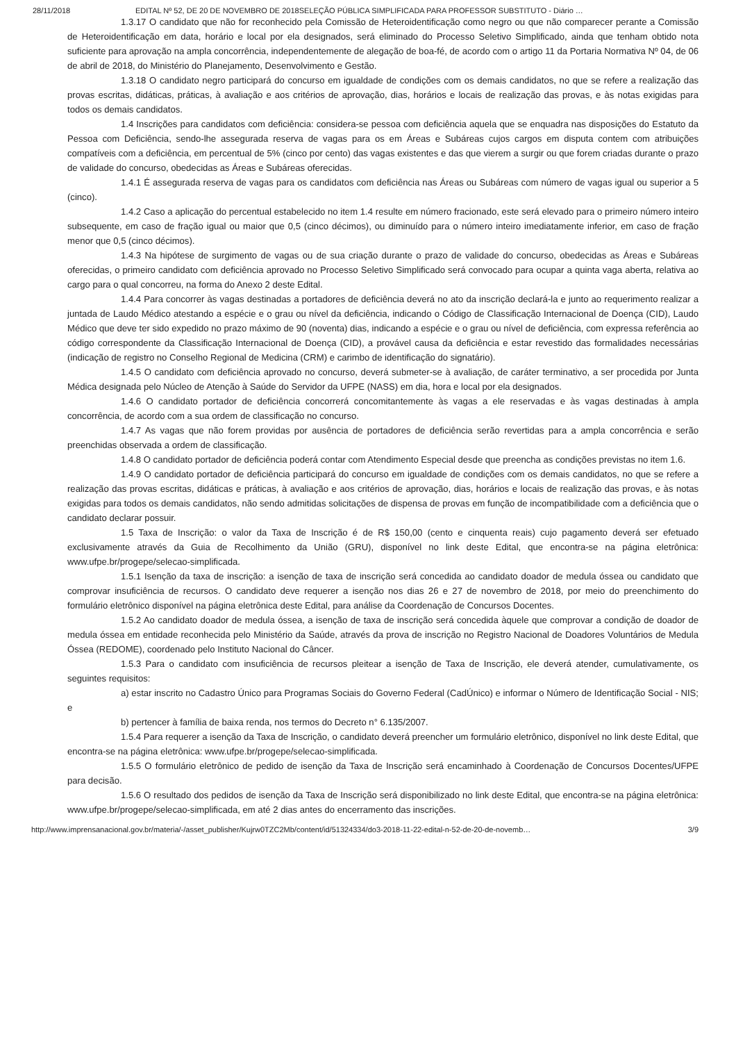28/11/2018 EDITAL Nº 52, DE 20 DE NOVEMBRO DE 2018SELEÇÃO PÚBLICA SIMPLIFICADA PARA PROFESSOR SUBSTITUTO - Diário …
1.3.17 O candidato que não for reconhecido pela Comissão de Heteroidentificação como negro ou que não comparecer perante a Comissão de Heteroidentificação em data, horário e local por ela designados, será eliminado do Processo Seletivo Simplificado, ainda que tenham obtido nota suficiente para aprovação na ampla concorrência, independentemente de alegação de boa-fé, de acordo com o artigo 11 da Portaria Normativa Nº 04, de 06 de abril de 2018, do Ministério do Planejamento, Desenvolvimento e Gestão.
1.3.18 O candidato negro participará do concurso em igualdade de condições com os demais candidatos, no que se refere a realização das provas escritas, didáticas, práticas, à avaliação e aos critérios de aprovação, dias, horários e locais de realização das provas, e às notas exigidas para todos os demais candidatos.
1.4 Inscrições para candidatos com deficiência: considera-se pessoa com deficiência aquela que se enquadra nas disposições do Estatuto da Pessoa com Deficiência, sendo-lhe assegurada reserva de vagas para os em Áreas e Subáreas cujos cargos em disputa contem com atribuições compatíveis com a deficiência, em percentual de 5% (cinco por cento) das vagas existentes e das que vierem a surgir ou que forem criadas durante o prazo de validade do concurso, obedecidas as Áreas e Subáreas oferecidas.
1.4.1 É assegurada reserva de vagas para os candidatos com deficiência nas Áreas ou Subáreas com número de vagas igual ou superior a 5 (cinco).
1.4.2 Caso a aplicação do percentual estabelecido no item 1.4 resulte em número fracionado, este será elevado para o primeiro número inteiro subsequente, em caso de fração igual ou maior que 0,5 (cinco décimos), ou diminuído para o número inteiro imediatamente inferior, em caso de fração menor que 0,5 (cinco décimos).
1.4.3 Na hipótese de surgimento de vagas ou de sua criação durante o prazo de validade do concurso, obedecidas as Áreas e Subáreas oferecidas, o primeiro candidato com deficiência aprovado no Processo Seletivo Simplificado será convocado para ocupar a quinta vaga aberta, relativa ao cargo para o qual concorreu, na forma do Anexo 2 deste Edital.
1.4.4 Para concorrer às vagas destinadas a portadores de deficiência deverá no ato da inscrição declará-la e junto ao requerimento realizar a juntada de Laudo Médico atestando a espécie e o grau ou nível da deficiência, indicando o Código de Classificação Internacional de Doença (CID), Laudo Médico que deve ter sido expedido no prazo máximo de 90 (noventa) dias, indicando a espécie e o grau ou nível de deficiência, com expressa referência ao código correspondente da Classificação Internacional de Doença (CID), a provável causa da deficiência e estar revestido das formalidades necessárias (indicação de registro no Conselho Regional de Medicina (CRM) e carimbo de identificação do signatário).
1.4.5 O candidato com deficiência aprovado no concurso, deverá submeter-se à avaliação, de caráter terminativo, a ser procedida por Junta Médica designada pelo Núcleo de Atenção à Saúde do Servidor da UFPE (NASS) em dia, hora e local por ela designados.
1.4.6 O candidato portador de deficiência concorrerá concomitantemente às vagas a ele reservadas e às vagas destinadas à ampla concorrência, de acordo com a sua ordem de classificação no concurso.
1.4.7 As vagas que não forem providas por ausência de portadores de deficiência serão revertidas para a ampla concorrência e serão preenchidas observada a ordem de classificação.
1.4.8 O candidato portador de deficiência poderá contar com Atendimento Especial desde que preencha as condições previstas no item 1.6.
1.4.9 O candidato portador de deficiência participará do concurso em igualdade de condições com os demais candidatos, no que se refere a realização das provas escritas, didáticas e práticas, à avaliação e aos critérios de aprovação, dias, horários e locais de realização das provas, e às notas exigidas para todos os demais candidatos, não sendo admitidas solicitações de dispensa de provas em função de incompatibilidade com a deficiência que o candidato declarar possuir.
1.5 Taxa de Inscrição: o valor da Taxa de Inscrição é de R$ 150,00 (cento e cinquenta reais) cujo pagamento deverá ser efetuado exclusivamente através da Guia de Recolhimento da União (GRU), disponível no link deste Edital, que encontra-se na página eletrônica: www.ufpe.br/progepe/selecao-simplificada.
1.5.1 Isenção da taxa de inscrição: a isenção de taxa de inscrição será concedida ao candidato doador de medula óssea ou candidato que comprovar insuficiência de recursos. O candidato deve requerer a isenção nos dias 26 e 27 de novembro de 2018, por meio do preenchimento do formulário eletrônico disponível na página eletrônica deste Edital, para análise da Coordenação de Concursos Docentes.
1.5.2 Ao candidato doador de medula óssea, a isenção de taxa de inscrição será concedida àquele que comprovar a condição de doador de medula óssea em entidade reconhecida pelo Ministério da Saúde, através da prova de inscrição no Registro Nacional de Doadores Voluntários de Medula Óssea (REDOME), coordenado pelo Instituto Nacional do Câncer.
1.5.3 Para o candidato com insuficiência de recursos pleitear a isenção de Taxa de Inscrição, ele deverá atender, cumulativamente, os seguintes requisitos:
a) estar inscrito no Cadastro Único para Programas Sociais do Governo Federal (CadÚnico) e informar o Número de Identificação Social - NIS; e
b) pertencer à família de baixa renda, nos termos do Decreto n° 6.135/2007.
1.5.4 Para requerer a isenção da Taxa de Inscrição, o candidato deverá preencher um formulário eletrônico, disponível no link deste Edital, que encontra-se na página eletrônica: www.ufpe.br/progepe/selecao-simplificada.
1.5.5 O formulário eletrônico de pedido de isenção da Taxa de Inscrição será encaminhado à Coordenação de Concursos Docentes/UFPE para decisão.
1.5.6 O resultado dos pedidos de isenção da Taxa de Inscrição será disponibilizado no link deste Edital, que encontra-se na página eletrônica: www.ufpe.br/progepe/selecao-simplificada, em até 2 dias antes do encerramento das inscrições.
http://www.imprensanacional.gov.br/materia/-/asset_publisher/Kujrw0TZC2Mb/content/id/51324334/do3-2018-11-22-edital-n-52-de-20-de-novemb… 3/9